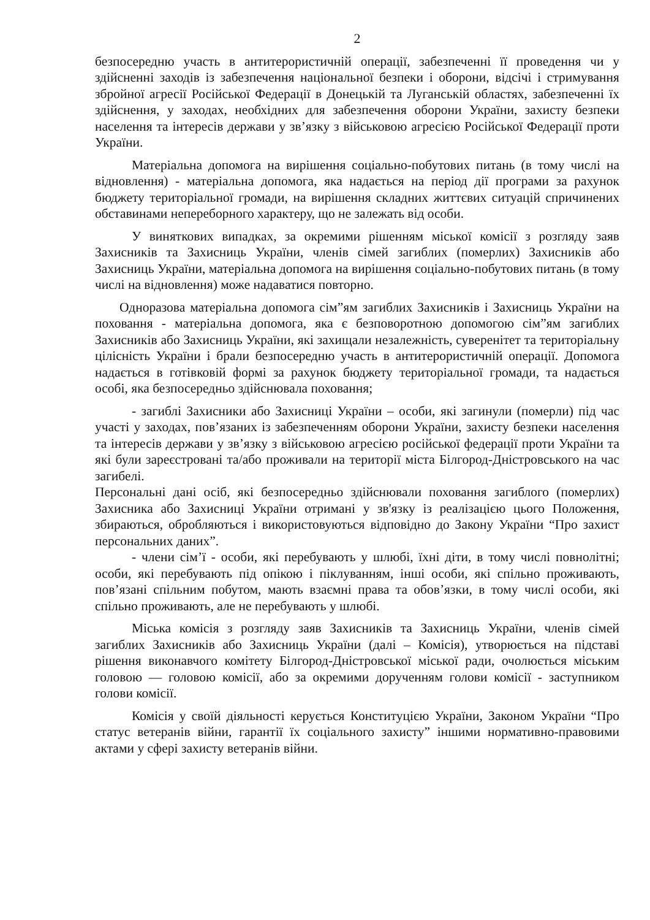2
безпосередню участь в антитерористичній операції, забезпеченні її проведення чи у здійсненні заходів із забезпечення національної безпеки і оборони, відсічі і стримування збройної агресії Російської Федерації в Донецькій та Луганській областях, забезпеченні їх здійснення, у заходах, необхідних для забезпечення оборони України, захисту безпеки населення та інтересів держави у зв’язку з військовою агресією Російської Федерації проти України.
Матеріальна допомога на вирішення соціально-побутових питань (в тому числі на відновлення) - матеріальна допомога, яка надається на період дії програми за рахунок бюджету територіальної громади, на вирішення складних життєвих ситуацій спричинених обставинами непереборного характеру, що не залежать від особи.
У виняткових випадках, за окремими рішенням міської комісії з розгляду заяв Захисників та Захисниць України, членів сімей загиблих (померлих) Захисників або Захисниць України, матеріальна допомога на вирішення соціально-побутових питань (в тому числі на відновлення) може надаватися повторно.
Одноразова матеріальна допомога сім”ям загиблих Захисників і Захисниць України на поховання - матеріальна допомога, яка є безповоротною допомогою сім”ям загиблих Захисників або Захисниць України, які захищали незалежність, суверенітет та територіальну цілісність України і брали безпосередню участь в антитерористичній операції. Допомога надається в готівковій формі за рахунок бюджету територіальної громади, та надається особі, яка безпосередньо здійснювала поховання;
- загиблі Захисники або Захисниці України – особи, які загинули (померли) під час участі у заходах, пов’язаних із забезпеченням оборони України, захисту безпеки населення та інтересів держави у зв’язку з військовою агресією російської федерації проти України та які були зареєстровані та/або проживали на території міста Білгород-Дністровського на час загибелі.
Персональні дані осіб, які безпосередньо здійснювали поховання загиблого (померлих) Захисника або Захисниці України отримані у зв'язку із реалізацією цього Положення, збираються, обробляються і використовуються відповідно до Закону України “Про захист персональних даних”.
- члени сім’ї - особи, які перебувають у шлюбі, їхні діти, в тому числі повнолітні; особи, які перебувають під опікою і піклуванням, інші особи, які спільно проживають, пов’язані спільним побутом, мають взаємні права та обов’язки, в тому числі особи, які спільно проживають, але не перебувають у шлюбі.
Міська комісія з розгляду заяв Захисників та Захисниць України, членів сімей загиблих Захисників або Захисниць України (далі – Комісія), утворюється на підставі рішення виконавчого комітету Білгород-Дністровської міської ради, очолюється міським головою — головою комісії, або за окремими дорученням голови комісії - заступником голови комісії.
Комісія у своїй діяльності керується Конституцією України, Законом України “Про статус ветеранів війни, гарантії їх соціального захисту” іншими нормативно-правовими актами у сфері захисту ветеранів війни.